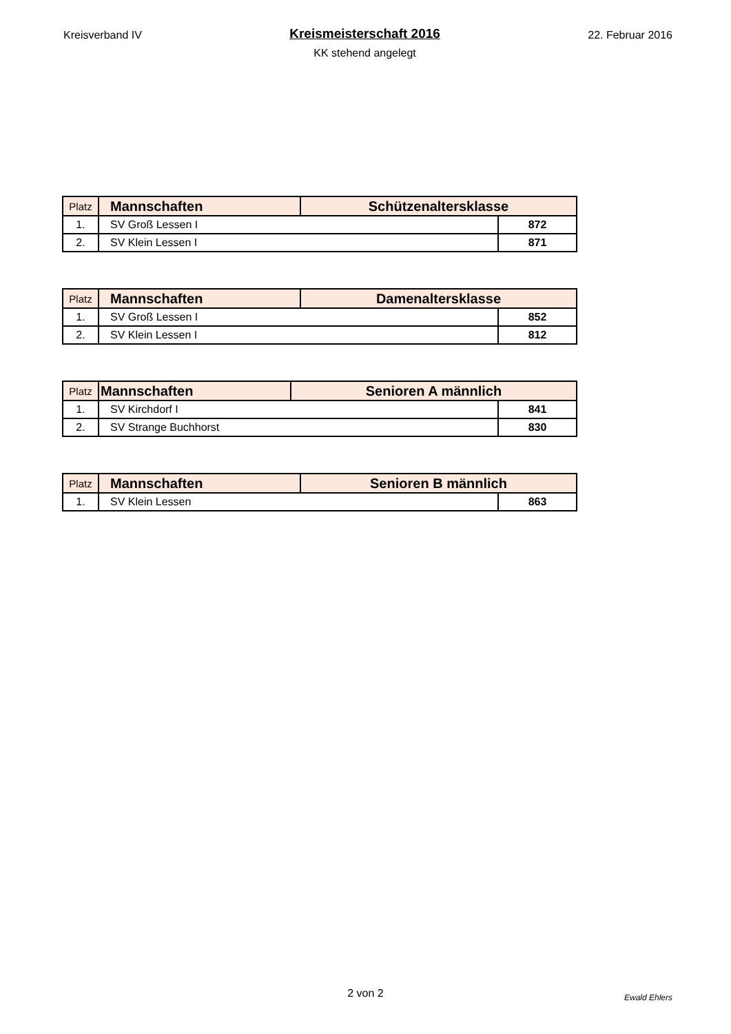Kreisverband IV
Kreismeisterschaft 2016
KK stehend angelegt
22. Februar 2016
| Platz | Mannschaften | Schützenaltersklasse | |
| --- | --- | --- | --- |
| 1. | SV Groß Lessen I | | 872 |
| 2. | SV Klein Lessen I | | 871 |
| Platz | Mannschaften | Damenaltersklasse | |
| --- | --- | --- | --- |
| 1. | SV Groß Lessen I | | 852 |
| 2. | SV Klein Lessen I | | 812 |
| Platz | Mannschaften | Senioren A männlich | |
| --- | --- | --- | --- |
| 1. | SV Kirchdorf I | | 841 |
| 2. | SV Strange Buchhorst | | 830 |
| Platz | Mannschaften | Senioren B männlich | |
| --- | --- | --- | --- |
| 1. | SV Klein Lessen | | 863 |
2 von 2
Ewald Ehlers